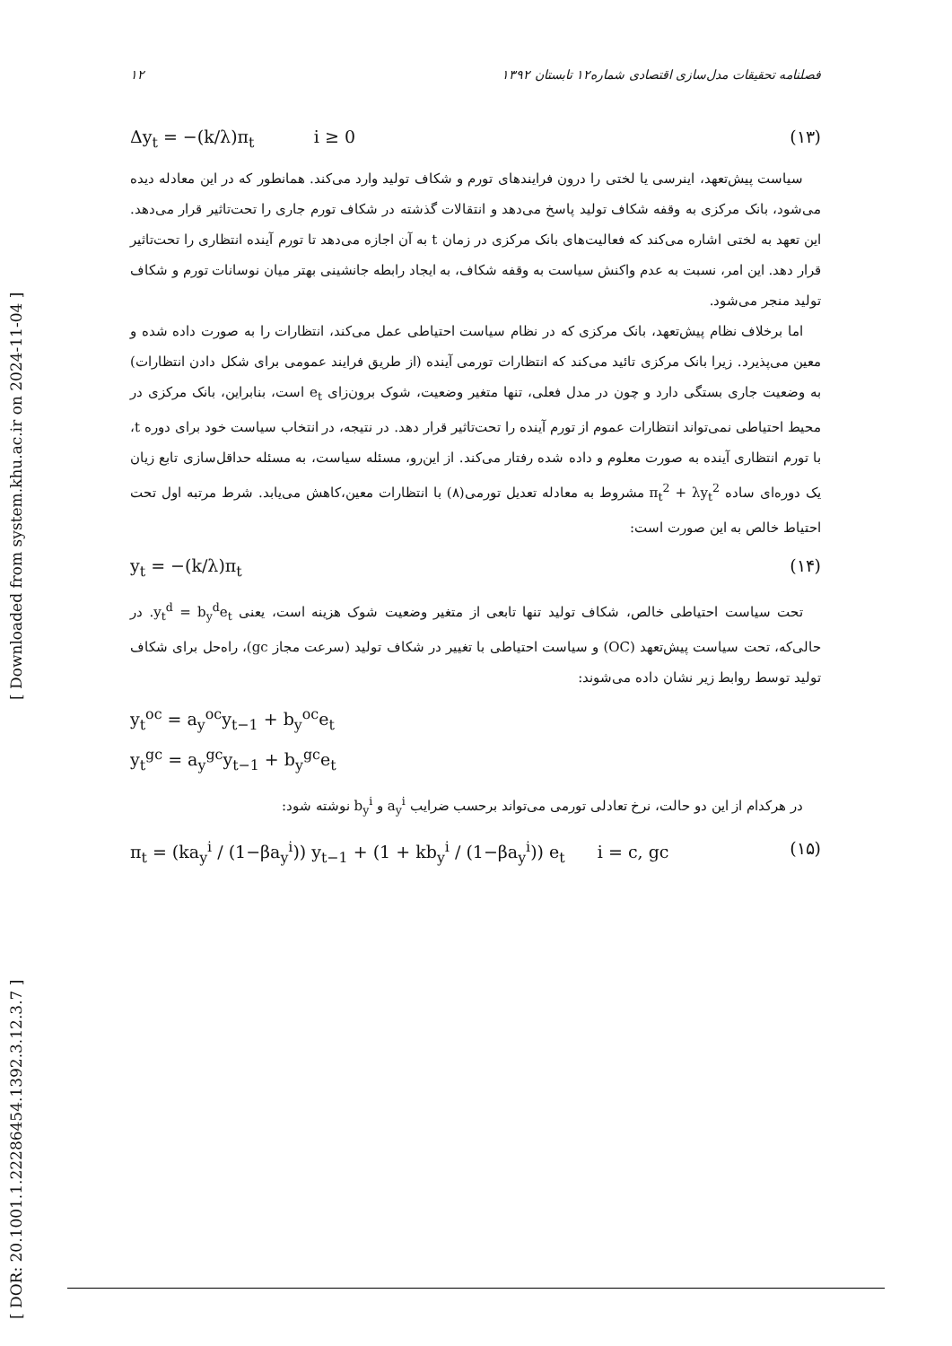[ DOR: 20.1001.1.22286454.1392.3.12.3.7 ]
[ Downloaded from system.khu.ac.ir on 2024-11-04 ]
۱۲ فصلنامه تحقیقات مدل‌سازی اقتصادی شماره۱۲ تابستان ۱۳۹۲
Δy<sub>t</sub> = −(k/λ)π<sub>t</sub> i ≥ 0 (۱۳)
سیاست پیش‌تعهد، اینرسی یا لختی را درون فرایندهای تورم و شکاف تولید وارد می‌کند. همانطور که در این معادله دیده می‌شود، بانک مرکزی به وقفه شکاف تولید پاسخ می‌دهد و انتقالات گذشته در شکاف تورم جاری را تحت‌تاثیر قرار می‌دهد. این تعهد به لختی اشاره می‌کند که فعالیت‌های بانک مرکزی در زمان t به آن اجازه می‌دهد تا تورم آینده انتظاری را تحت‌تاثیر قرار دهد. این امر، نسبت به عدم واکنش سیاست به وقفه شکاف، به ایجاد رابطه جانشینی بهتر میان نوسانات تورم و شکاف تولید منجر می‌شود.
اما برخلاف نظام پیش‌تعهد، بانک مرکزی که در نظام سیاست احتیاطی عمل می‌کند، انتظارات را به صورت داده شده و معین می‌پذیرد. زیرا بانک مرکزی تائید می‌کند که انتظارات تورمی آینده (از طریق فرایند عمومی برای شکل دادن انتظارات) به وضعیت جاری بستگی دارد و چون در مدل فعلی، تنها متغیر وضعیت، شوک برون‌زای e<sub>t</sub> است، بنابراین، بانک مرکزی در محیط احتیاطی نمی‌تواند انتظارات عموم از تورم آینده را تحت‌تاثیر قرار دهد. در نتیجه، در انتخاب سیاست خود برای دوره t، با تورم انتظاری آینده به صورت معلوم و داده شده رفتار می‌کند. از این‌رو، مسئله سیاست، به مسئله حداقل‌سازی تابع زیان یک دوره‌ای ساده π<sub>t</sub><sup>2</sup> + λy<sub>t</sub><sup>2</sup> مشروط به معادله تعدیل تورمی(۸) با انتظارات معین،کاهش می‌یابد. شرط مرتبه اول تحت احتیاط خالص به این صورت است:
y<sub>t</sub> = −(k/λ)π<sub>t</sub> (۱۴)
تحت سیاست احتیاطی خالص، شکاف تولید تنها تابعی از متغیر وضعیت شوک هزینه است، یعنی y<sub>t</sub><sup>d</sup> = b<sub>y</sub><sup>d</sup>e<sub>t</sub>. در حالی‌که، تحت سیاست پیش‌تعهد (OC) و سیاست احتیاطی با تغییر در شکاف تولید (سرعت مجاز gc)، راه‌حل برای شکاف تولید توسط روابط زیر نشان داده می‌شوند:
y<sub>t</sub><sup>oc</sup> = a<sub>y</sub><sup>oc</sup>y<sub>t−1</sub> + b<sub>y</sub><sup>oc</sup>e<sub>t</sub>
y<sub>t</sub><sup>gc</sup> = a<sub>y</sub><sup>gc</sup>y<sub>t−1</sub> + b<sub>y</sub><sup>gc</sup>e<sub>t</sub>
در هرکدام از این دو حالت، نرخ تعادلی تورمی می‌تواند برحسب ضرایب a<sub>y</sub><sup>i</sup> و b<sub>y</sub><sup>i</sup> نوشته شود:
π<sub>t</sub> = (ka<sub>y</sub><sup>i</sup> / (1−βa<sub>y</sub><sup>i</sup>)) y<sub>t−1</sub> + (1 + kb<sub>y</sub><sup>i</sup> / (1−βa<sub>y</sub><sup>i</sup>)) e<sub>t</sub> i = c, gc (۱۵)